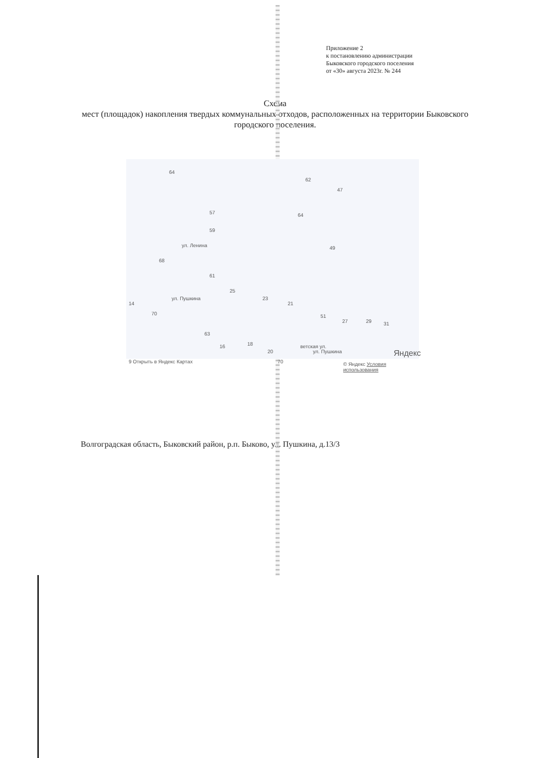Приложение 2
к постановлению администрации
Быковского городского поселения
от «30» августа 2023г. № 244
Схема
мест (площадок) накопления твердых коммунальных отходов, расположенных на территории Быковского городского поселения.
64
62
47
57 64
59
ул. Ленина 49
68
61
25
ул. Пушкина 23
21 14
70 51
27 29 31
63
16 18
20
70
ветская ул.
ул. Пушкина Яндекс
9 Открыть в Яндекс Картах © Яндекс Условия использования
Волгоградская область, Быковский район, р.п. Быково, ул. Пушкина, д.13/3